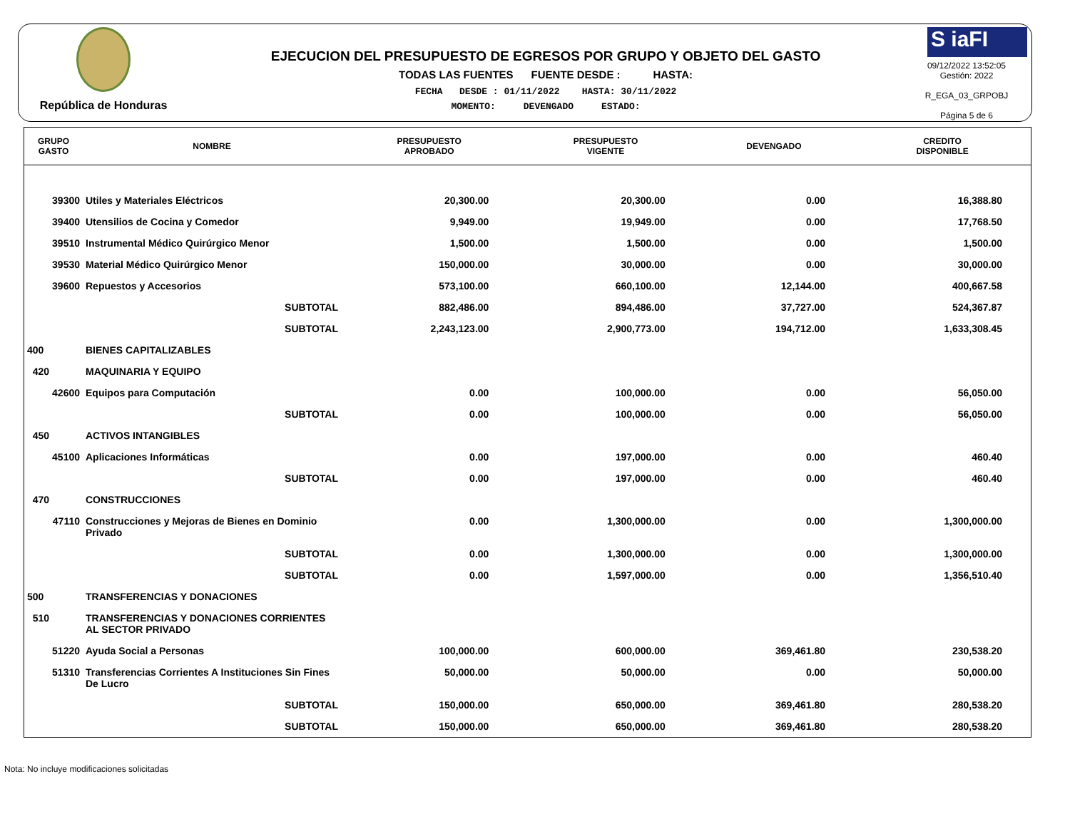República de Honduras
EJECUCION DEL PRESUPUESTO DE EGRESOS POR GRUPO Y OBJETO DEL GASTO
TODAS LAS FUENTES FUENTE DESDE : HASTA:
FECHA DESDE : 01/11/2022 HASTA: 30/11/2022
MOMENTO: DEVENGADO ESTADO:
S iaFI
09/12/2022 13:52:05
Gestión: 2022
R_EGA_03_GRPOBJ
Página 5 de 6
| GRUPO GASTO | NOMBRE | PRESUPUESTO APROBADO | PRESUPUESTO VIGENTE | DEVENGADO | CREDITO DISPONIBLE |
| --- | --- | --- | --- | --- | --- |
| 39300 | Utiles y Materiales Eléctricos | 20,300.00 | 20,300.00 | 0.00 | 16,388.80 |
| 39400 | Utensilios de Cocina y Comedor | 9,949.00 | 19,949.00 | 0.00 | 17,768.50 |
| 39510 | Instrumental Médico Quirúrgico Menor | 1,500.00 | 1,500.00 | 0.00 | 1,500.00 |
| 39530 | Material Médico Quirúrgico Menor | 150,000.00 | 30,000.00 | 0.00 | 30,000.00 |
| 39600 | Repuestos y Accesorios | 573,100.00 | 660,100.00 | 12,144.00 | 400,667.58 |
| | SUBTOTAL | 882,486.00 | 894,486.00 | 37,727.00 | 524,367.87 |
| | SUBTOTAL | 2,243,123.00 | 2,900,773.00 | 194,712.00 | 1,633,308.45 |
| 400 | BIENES CAPITALIZABLES | | | | |
| 420 | MAQUINARIA Y EQUIPO | | | | |
| 42600 | Equipos para Computación | 0.00 | 100,000.00 | 0.00 | 56,050.00 |
| | SUBTOTAL | 0.00 | 100,000.00 | 0.00 | 56,050.00 |
| 450 | ACTIVOS INTANGIBLES | | | | |
| 45100 | Aplicaciones Informáticas | 0.00 | 197,000.00 | 0.00 | 460.40 |
| | SUBTOTAL | 0.00 | 197,000.00 | 0.00 | 460.40 |
| 470 | CONSTRUCCIONES | | | | |
| 47110 | Construcciones y Mejoras de Bienes en Dominio Privado | 0.00 | 1,300,000.00 | 0.00 | 1,300,000.00 |
| | SUBTOTAL | 0.00 | 1,300,000.00 | 0.00 | 1,300,000.00 |
| | SUBTOTAL | 0.00 | 1,597,000.00 | 0.00 | 1,356,510.40 |
| 500 | TRANSFERENCIAS Y DONACIONES | | | | |
| 510 | TRANSFERENCIAS Y DONACIONES CORRIENTES AL SECTOR PRIVADO | | | | |
| 51220 | Ayuda Social a Personas | 100,000.00 | 600,000.00 | 369,461.80 | 230,538.20 |
| 51310 | Transferencias Corrientes A Instituciones Sin Fines De Lucro | 50,000.00 | 50,000.00 | 0.00 | 50,000.00 |
| | SUBTOTAL | 150,000.00 | 650,000.00 | 369,461.80 | 280,538.20 |
| | SUBTOTAL | 150,000.00 | 650,000.00 | 369,461.80 | 280,538.20 |
Nota: No incluye modificaciones solicitadas